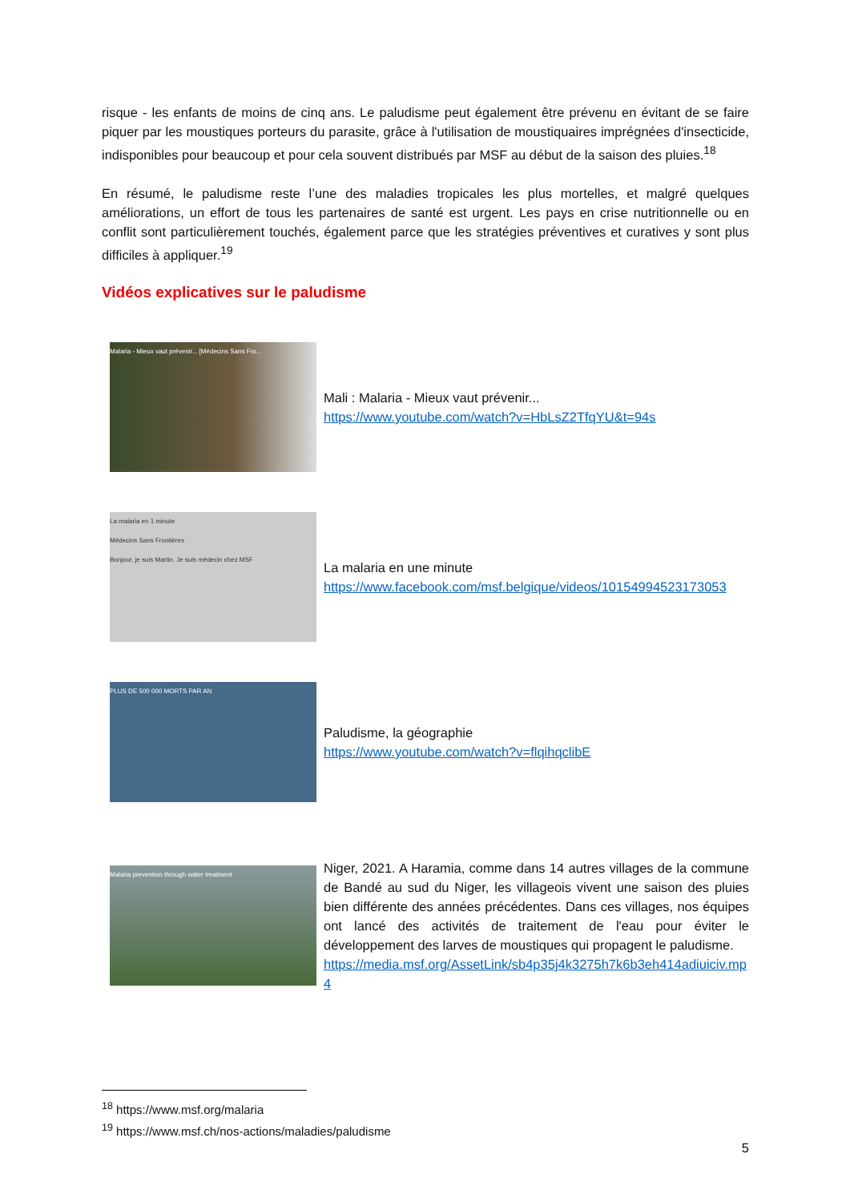risque - les enfants de moins de cinq ans. Le paludisme peut également être prévenu en évitant de se faire piquer par les moustiques porteurs du parasite, grâce à l'utilisation de moustiquaires imprégnées d'insecticide, indisponibles pour beaucoup et pour cela souvent distribués par MSF au début de la saison des pluies.<sup>18</sup>
En résumé, le paludisme reste l’une des maladies tropicales les plus mortelles, et malgré quelques améliorations, un effort de tous les partenaires de santé est urgent. Les pays en crise nutritionnelle ou en conflit sont particulièrement touchés, également parce que les stratégies préventives et curatives y sont plus difficiles à appliquer.<sup>19</sup>
Vidéos explicatives sur le paludisme
Malaria - Mieux vaut prévenir... [Médecins Sans Fro...
Mali : Malaria - Mieux vaut prévenir...
https://www.youtube.com/watch?v=HbLsZ2TfqYU&t=94s
La malaria en 1 minute
Médecins Sans Frontières
Bonjour, je suis Martin. Je suis médecin chez MSF
La malaria en une minute
https://www.facebook.com/msf.belgique/videos/10154994523173053
PLUS DE 500 000 MORTS PAR AN
Paludisme, la géographie
https://www.youtube.com/watch?v=flqihqclibE
Malaria prevention through water treatment
Niger, 2021. A Haramia, comme dans 14 autres villages de la commune de Bandé au sud du Niger, les villageois vivent une saison des pluies bien différente des années précédentes. Dans ces villages, nos équipes ont lancé des activités de traitement de l'eau pour éviter le développement des larves de moustiques qui propagent le paludisme.
https://media.msf.org/AssetLink/sb4p35j4k3275h7k6b3eh414adiuiciv.mp4
<sup>18</sup> https://www.msf.org/malaria
<sup>19</sup> https://www.msf.ch/nos-actions/maladies/paludisme
5